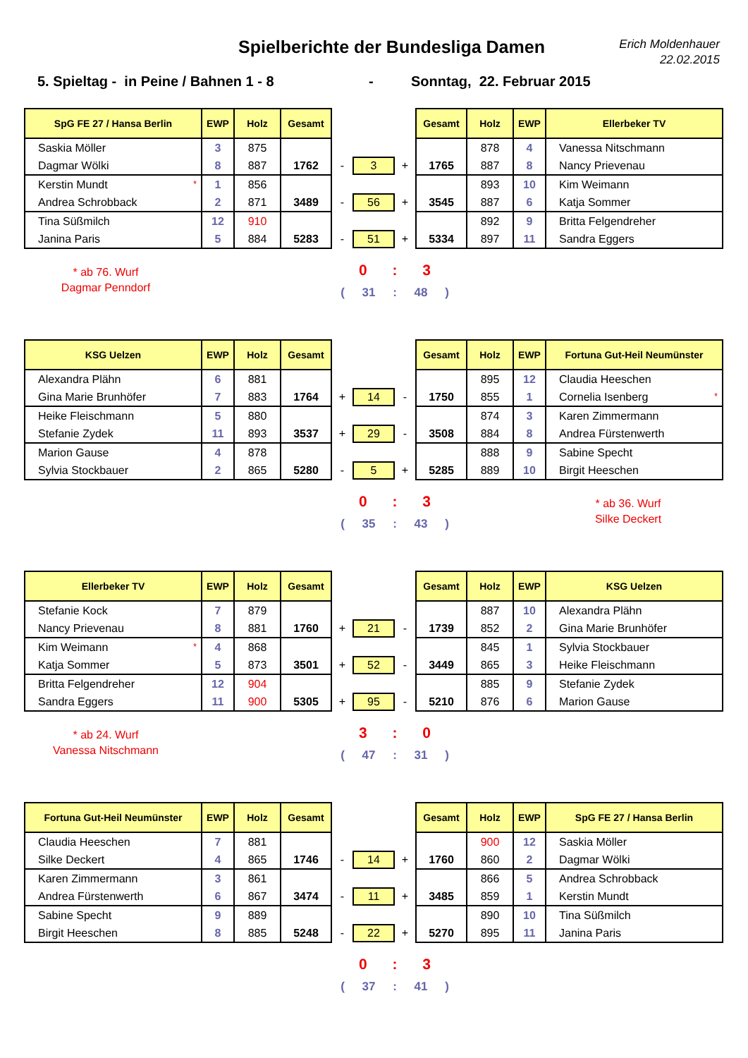Spielberichte der Bundesliga Damen
Erich Moldenhauer
22.02.2015
5. Spieltag - in Peine / Bahnen 1 - 8 - Sonntag, 22. Februar 2015
| SpG FE 27 / Hansa Berlin | EWP | Holz | Gesamt | | | | Gesamt | Holz | EWP | Ellerbeker TV |
| Saskia Möller | 3 | 875 | | | | | | 878 | 4 | Vanessa Nitschmann |
| Dagmar Wölki | 8 | 887 | 1762 | - | 3 | + | 1765 | 887 | 8 | Nancy Prievenau |
| Kerstin Mundt * | 1 | 856 | | | | | | 893 | 10 | Kim Weimann |
| Andrea Schrobback | 2 | 871 | 3489 | - | 56 | + | 3545 | 887 | 6 | Katja Sommer |
| Tina Süßmilch | 12 | 910 | | | | | | 892 | 9 | Britta Felgendreher |
| Janina Paris | 5 | 884 | 5283 | - | 51 | + | 5334 | 897 | 11 | Sandra Eggers |
* ab 76. Wurf
Dagmar Penndorf
0 : 3
( 31 : 48 )
| KSG Uelzen | EWP | Holz | Gesamt | | | | Gesamt | Holz | EWP | Fortuna Gut-Heil Neumünster |
| Alexandra Plähn | 6 | 881 | | | | | | 895 | 12 | Claudia Heeschen |
| Gina Marie Brunhöfer | 7 | 883 | 1764 | + | 14 | - | 1750 | 855 | 1 | Cornelia Isenberg * |
| Heike Fleischmann | 5 | 880 | | | | | | 874 | 3 | Karen Zimmermann |
| Stefanie Zydek | 11 | 893 | 3537 | + | 29 | - | 3508 | 884 | 8 | Andrea Fürstenwerth |
| Marion Gause | 4 | 878 | | | | | | 888 | 9 | Sabine Specht |
| Sylvia Stockbauer | 2 | 865 | 5280 | - | 5 | + | 5285 | 889 | 10 | Birgit Heeschen |
0 : 3
( 35 : 43 )
* ab 36. Wurf
Silke Deckert
| Ellerbeker TV | EWP | Holz | Gesamt | | | | Gesamt | Holz | EWP | KSG Uelzen |
| Stefanie Kock | 7 | 879 | | | | | | 887 | 10 | Alexandra Plähn |
| Nancy Prievenau | 8 | 881 | 1760 | + | 21 | - | 1739 | 852 | 2 | Gina Marie Brunhöfer |
| Kim Weimann * | 4 | 868 | | | | | | 845 | 1 | Sylvia Stockbauer |
| Katja Sommer | 5 | 873 | 3501 | + | 52 | - | 3449 | 865 | 3 | Heike Fleischmann |
| Britta Felgendreher | 12 | 904 | | | | | | 885 | 9 | Stefanie Zydek |
| Sandra Eggers | 11 | 900 | 5305 | + | 95 | - | 5210 | 876 | 6 | Marion Gause |
* ab 24. Wurf
Vanessa Nitschmann
3 : 0
( 47 : 31 )
| Fortuna Gut-Heil Neumünster | EWP | Holz | Gesamt | | | | Gesamt | Holz | EWP | SpG FE 27 / Hansa Berlin |
| Claudia Heeschen | 7 | 881 | | | | | | 900 | 12 | Saskia Möller |
| Silke Deckert | 4 | 865 | 1746 | - | 14 | + | 1760 | 860 | 2 | Dagmar Wölki |
| Karen Zimmermann | 3 | 861 | | | | | | 866 | 5 | Andrea Schrobback |
| Andrea Fürstenwerth | 6 | 867 | 3474 | - | 11 | + | 3485 | 859 | 1 | Kerstin Mundt |
| Sabine Specht | 9 | 889 | | | | | | 890 | 10 | Tina Süßmilch |
| Birgit Heeschen | 8 | 885 | 5248 | - | 22 | + | 5270 | 895 | 11 | Janina Paris |
0 : 3
( 37 : 41 )